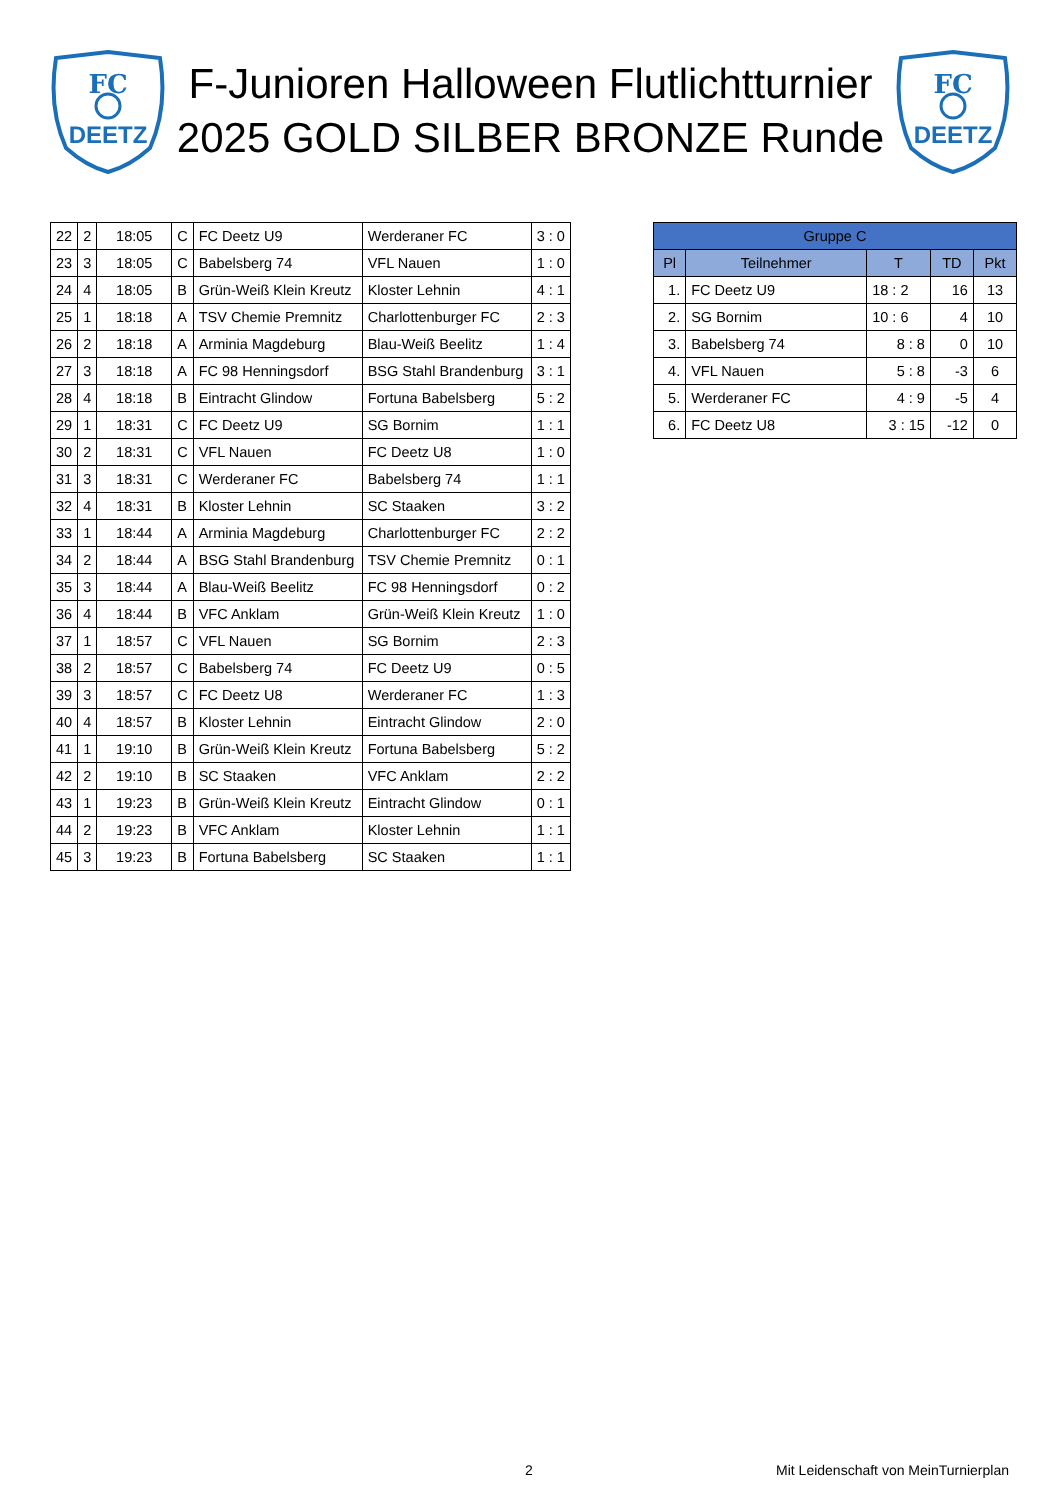FC
DEETZ
F-Junioren Halloween Flutlichtturnier 2025 GOLD SILBER BRONZE Runde
FC
DEETZ
| 22 | 2 | 18:05 | C | FC Deetz U9 | Werderaner FC | 3 : 0 |
| 23 | 3 | 18:05 | C | Babelsberg 74 | VFL Nauen | 1 : 0 |
| 24 | 4 | 18:05 | B | Grün-Weiß Klein Kreutz | Kloster Lehnin | 4 : 1 |
| 25 | 1 | 18:18 | A | TSV Chemie Premnitz | Charlottenburger FC | 2 : 3 |
| 26 | 2 | 18:18 | A | Arminia Magdeburg | Blau-Weiß Beelitz | 1 : 4 |
| 27 | 3 | 18:18 | A | FC 98 Henningsdorf | BSG Stahl Brandenburg | 3 : 1 |
| 28 | 4 | 18:18 | B | Eintracht Glindow | Fortuna Babelsberg | 5 : 2 |
| 29 | 1 | 18:31 | C | FC Deetz U9 | SG Bornim | 1 : 1 |
| 30 | 2 | 18:31 | C | VFL Nauen | FC Deetz U8 | 1 : 0 |
| 31 | 3 | 18:31 | C | Werderaner FC | Babelsberg 74 | 1 : 1 |
| 32 | 4 | 18:31 | B | Kloster Lehnin | SC Staaken | 3 : 2 |
| 33 | 1 | 18:44 | A | Arminia Magdeburg | Charlottenburger FC | 2 : 2 |
| 34 | 2 | 18:44 | A | BSG Stahl Brandenburg | TSV Chemie Premnitz | 0 : 1 |
| 35 | 3 | 18:44 | A | Blau-Weiß Beelitz | FC 98 Henningsdorf | 0 : 2 |
| 36 | 4 | 18:44 | B | VFC Anklam | Grün-Weiß Klein Kreutz | 1 : 0 |
| 37 | 1 | 18:57 | C | VFL Nauen | SG Bornim | 2 : 3 |
| 38 | 2 | 18:57 | C | Babelsberg 74 | FC Deetz U9 | 0 : 5 |
| 39 | 3 | 18:57 | C | FC Deetz U8 | Werderaner FC | 1 : 3 |
| 40 | 4 | 18:57 | B | Kloster Lehnin | Eintracht Glindow | 2 : 0 |
| 41 | 1 | 19:10 | B | Grün-Weiß Klein Kreutz | Fortuna Babelsberg | 5 : 2 |
| 42 | 2 | 19:10 | B | SC Staaken | VFC Anklam | 2 : 2 |
| 43 | 1 | 19:23 | B | Grün-Weiß Klein Kreutz | Eintracht Glindow | 0 : 1 |
| 44 | 2 | 19:23 | B | VFC Anklam | Kloster Lehnin | 1 : 1 |
| 45 | 3 | 19:23 | B | Fortuna Babelsberg | SC Staaken | 1 : 1 |
| Gruppe C | | | | |
| --- | --- | --- | --- | --- |
| Pl | Teilnehmer | T | TD | Pkt |
| 1. | FC Deetz U9 | 18 : 2 | 16 | 13 |
| 2. | SG Bornim | 10 : 6 | 4 | 10 |
| 3. | Babelsberg 74 | 8 : 8 | 0 | 10 |
| 4. | VFL Nauen | 5 : 8 | -3 | 6 |
| 5. | Werderaner FC | 4 : 9 | -5 | 4 |
| 6. | FC Deetz U8 | 3 : 15 | -12 | 0 |
2 Mit Leidenschaft von MeinTurnierplan